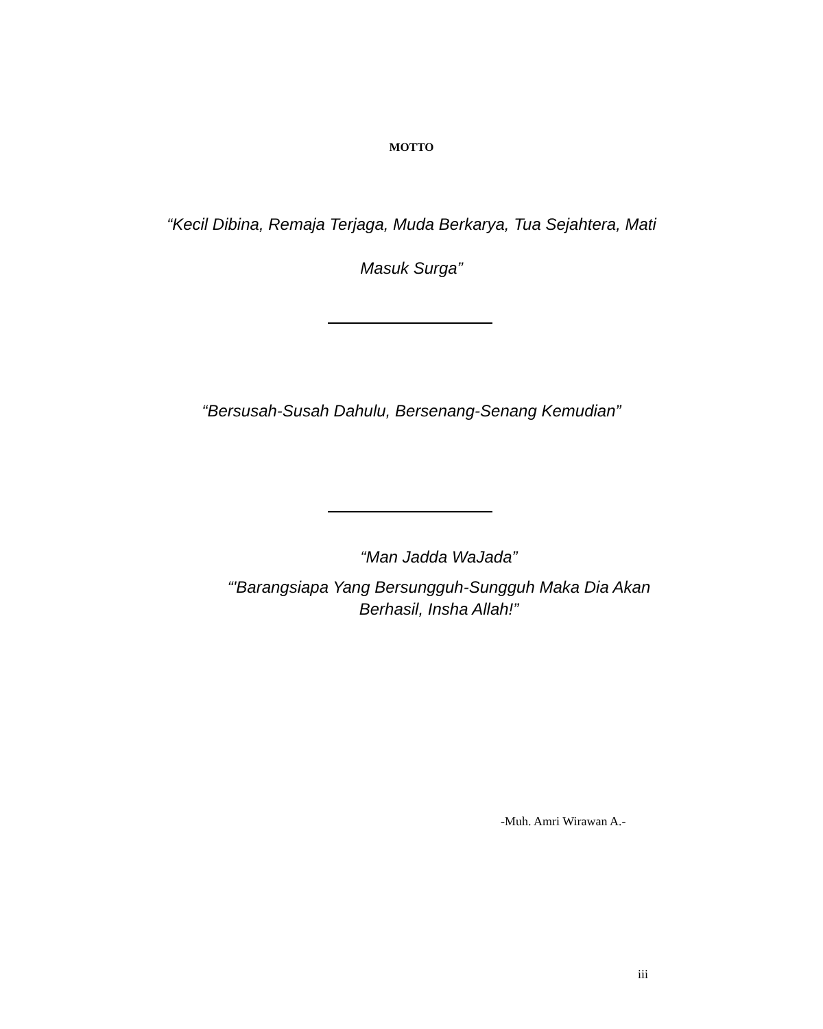MOTTO
“Kecil Dibina, Remaja Terjaga, Muda Berkarya, Tua Sejahtera, Mati
Masuk Surga”
“Bersusah-Susah Dahulu, Bersenang-Senang Kemudian”
“Man Jadda WaJada”
“'Barangsiapa Yang Bersungguh-Sungguh Maka Dia Akan
Berhasil, Insha Allah!”
-Muh. Amri Wirawan A.-
iii